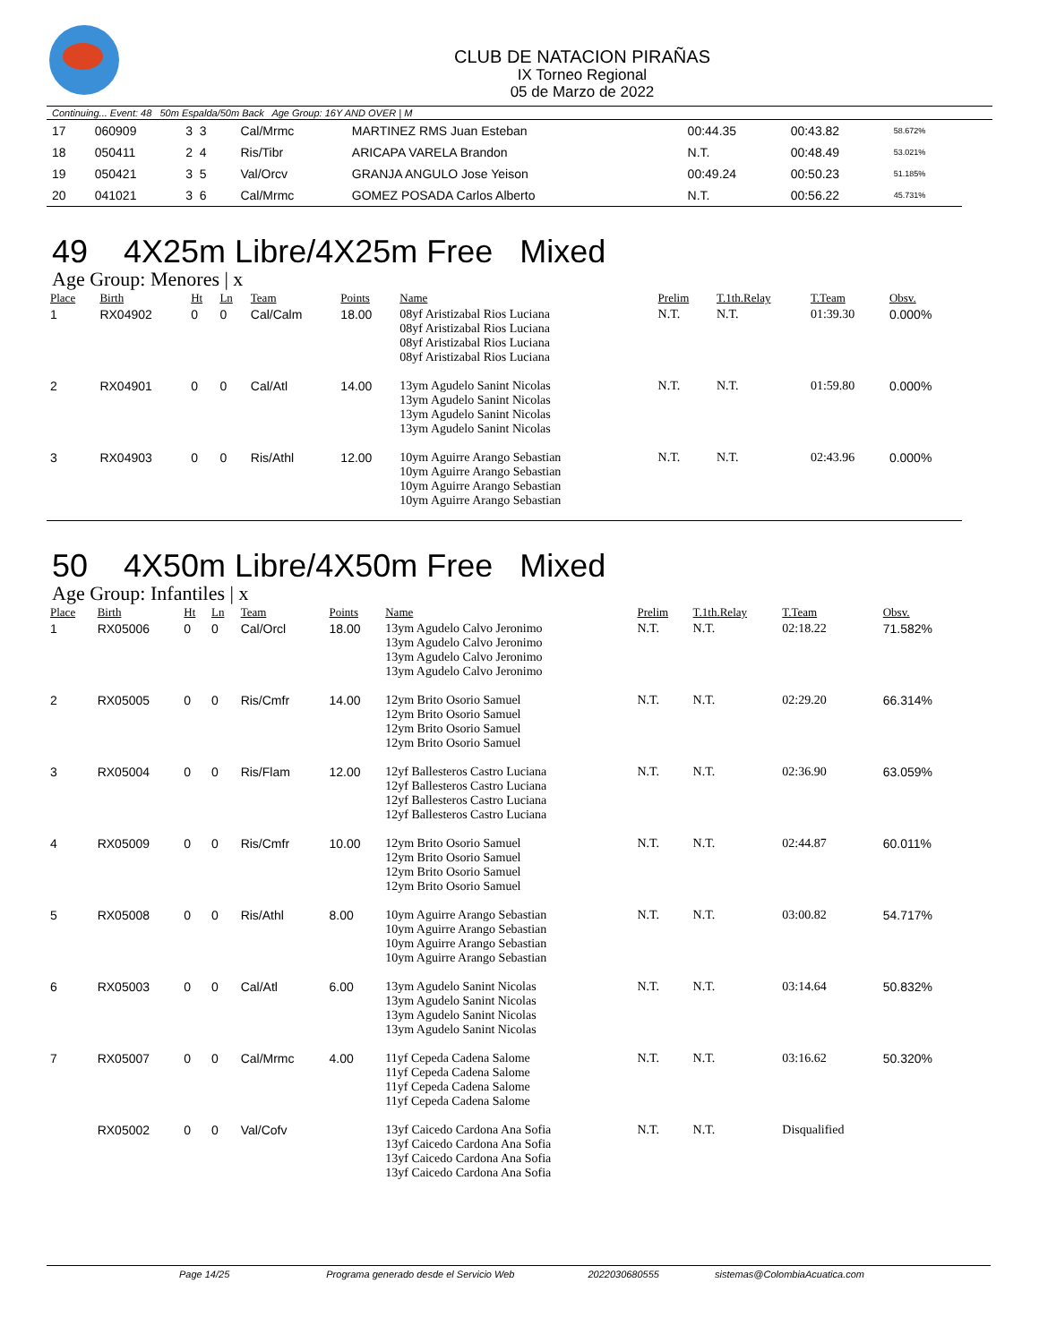CLUB DE NATACION PIRAÑAS
IX Torneo Regional
05 de Marzo de 2022
Continuing... Event: 48 50m Espalda/50m Back Age Group: 16Y AND OVER | M
| 17 | 060909 | 3 3 | Cal/Mrmc | MARTINEZ RMS Juan Esteban | 00:44.35 | 00:43.82 | 58.672% |
| 18 | 050411 | 2 4 | Ris/Tibr | ARICAPA VARELA Brandon | N.T. | 00:48.49 | 53.021% |
| 19 | 050421 | 3 5 | Val/Orcv | GRANJA ANGULO Jose Yeison | 00:49.24 | 00:50.23 | 51.185% |
| 20 | 041021 | 3 6 | Cal/Mrmc | GOMEZ POSADA Carlos Alberto | N.T. | 00:56.22 | 45.731% |
49 4X25m Libre/4X25m Free Mixed
Age Group: Menores | x
| Place | Birth | Ht | Ln | Team | Points | Name | Prelim | T.1th.Relay | T.Team | Obsv. |
| --- | --- | --- | --- | --- | --- | --- | --- | --- | --- | --- |
| 1 | RX04902 | 0 | 0 | Cal/Calm | 18.00 | 08yf Aristizabal Rios Luciana 08yf Aristizabal Rios Luciana 08yf Aristizabal Rios Luciana 08yf Aristizabal Rios Luciana | N.T. | N.T. | 01:39.30 | 0.000% |
| 2 | RX04901 | 0 | 0 | Cal/Atl | 14.00 | 13ym Agudelo Sanint Nicolas 13ym Agudelo Sanint Nicolas 13ym Agudelo Sanint Nicolas 13ym Agudelo Sanint Nicolas | N.T. | N.T. | 01:59.80 | 0.000% |
| 3 | RX04903 | 0 | 0 | Ris/Athl | 12.00 | 10ym Aguirre Arango Sebastian 10ym Aguirre Arango Sebastian 10ym Aguirre Arango Sebastian 10ym Aguirre Arango Sebastian | N.T. | N.T. | 02:43.96 | 0.000% |
50 4X50m Libre/4X50m Free Mixed
Age Group: Infantiles | x
| Place | Birth | Ht | Ln | Team | Points | Name | Prelim | T.1th.Relay | T.Team | Obsv. |
| --- | --- | --- | --- | --- | --- | --- | --- | --- | --- | --- |
| 1 | RX05006 | 0 | 0 | Cal/Orcl | 18.00 | 13ym Agudelo Calvo Jeronimo 13ym Agudelo Calvo Jeronimo 13ym Agudelo Calvo Jeronimo 13ym Agudelo Calvo Jeronimo | N.T. | N.T. | 02:18.22 | 71.582% |
| 2 | RX05005 | 0 | 0 | Ris/Cmfr | 14.00 | 12ym Brito Osorio Samuel 12ym Brito Osorio Samuel 12ym Brito Osorio Samuel 12ym Brito Osorio Samuel | N.T. | N.T. | 02:29.20 | 66.314% |
| 3 | RX05004 | 0 | 0 | Ris/Flam | 12.00 | 12yf Ballesteros Castro Luciana 12yf Ballesteros Castro Luciana 12yf Ballesteros Castro Luciana 12yf Ballesteros Castro Luciana | N.T. | N.T. | 02:36.90 | 63.059% |
| 4 | RX05009 | 0 | 0 | Ris/Cmfr | 10.00 | 12ym Brito Osorio Samuel 12ym Brito Osorio Samuel 12ym Brito Osorio Samuel 12ym Brito Osorio Samuel | N.T. | N.T. | 02:44.87 | 60.011% |
| 5 | RX05008 | 0 | 0 | Ris/Athl | 8.00 | 10ym Aguirre Arango Sebastian 10ym Aguirre Arango Sebastian 10ym Aguirre Arango Sebastian 10ym Aguirre Arango Sebastian | N.T. | N.T. | 03:00.82 | 54.717% |
| 6 | RX05003 | 0 | 0 | Cal/Atl | 6.00 | 13ym Agudelo Sanint Nicolas 13ym Agudelo Sanint Nicolas 13ym Agudelo Sanint Nicolas 13ym Agudelo Sanint Nicolas | N.T. | N.T. | 03:14.64 | 50.832% |
| 7 | RX05007 | 0 | 0 | Cal/Mrmc | 4.00 | 11yf Cepeda Cadena Salome 11yf Cepeda Cadena Salome 11yf Cepeda Cadena Salome 11yf Cepeda Cadena Salome | N.T. | N.T. | 03:16.62 | 50.320% |
| | RX05002 | 0 | 0 | Val/Cofv | | 13yf Caicedo Cardona Ana Sofia 13yf Caicedo Cardona Ana Sofia 13yf Caicedo Cardona Ana Sofia 13yf Caicedo Cardona Ana Sofia | N.T. | N.T. | Disqualified | |
Page 14/25 Programa generado desde el Servicio Web 2022030680555 sistemas@ColombiaAcuatica.com